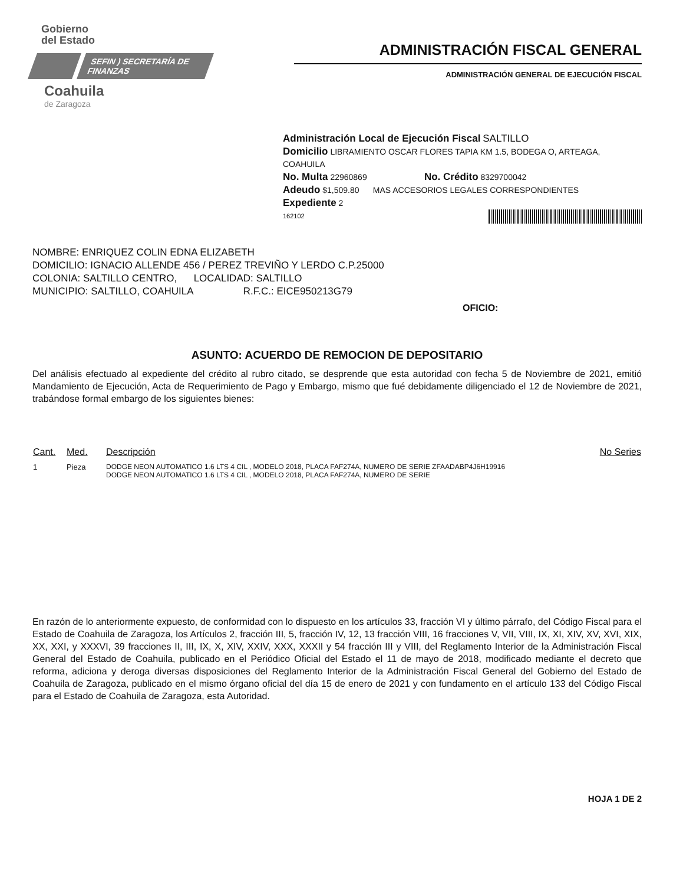Gobierno
del Estado
SEFIN ) SECRETARÍA DE FINANZAS
Coahuila
de Zaragoza
ADMINISTRACIÓN FISCAL GENERAL
ADMINISTRACIÓN GENERAL DE EJECUCIÓN FISCAL
Administración Local de Ejecución Fiscal SALTILLO
Domicilio LIBRAMIENTO OSCAR FLORES TAPIA KM 1.5, BODEGA O, ARTEAGA, COAHUILA
No. Multa 22960869 No. Crédito 8329700042
Adeudo $1,509.80 MAS ACCESORIOS LEGALES CORRESPONDIENTES
Expediente 2
162102
NOMBRE: ENRIQUEZ COLIN EDNA ELIZABETH
DOMICILIO: IGNACIO ALLENDE 456 / PEREZ TREVIÑO Y LERDO C.P.25000
COLONIA: SALTILLO CENTRO, LOCALIDAD: SALTILLO
MUNICIPIO: SALTILLO, COAHUILA R.F.C.: EICE950213G79
OFICIO:
ASUNTO: ACUERDO DE REMOCION DE DEPOSITARIO
Del análisis efectuado al expediente del crédito al rubro citado, se desprende que esta autoridad con fecha 5 de Noviembre de 2021, emitió Mandamiento de Ejecución, Acta de Requerimiento de Pago y Embargo, mismo que fué debidamente diligenciado el 12 de Noviembre de 2021, trabándose formal embargo de los siguientes bienes:
| Cant. | Med. | Descripción | No Series |
| --- | --- | --- | --- |
| 1 | Pieza | DODGE NEON AUTOMATICO 1.6 LTS 4 CIL , MODELO 2018, PLACA FAF274A, NUMERO DE SERIE ZFAADABP4J6H19916 DODGE NEON AUTOMATICO 1.6 LTS 4 CIL , MODELO 2018, PLACA FAF274A, NUMERO DE SERIE | |
En razón de lo anteriormente expuesto, de conformidad con lo dispuesto en los artículos 33, fracción VI y último párrafo, del Código Fiscal para el Estado de Coahuila de Zaragoza, los Artículos 2, fracción III, 5, fracción IV, 12, 13 fracción VIII, 16 fracciones V, VII, VIII, IX, XI, XIV, XV, XVI, XIX, XX, XXI, y XXXVI, 39 fracciones II, III, IX, X, XIV, XXIV, XXX, XXXII y 54 fracción III y VIII, del Reglamento Interior de la Administración Fiscal General del Estado de Coahuila, publicado en el Periódico Oficial del Estado el 11 de mayo de 2018, modificado mediante el decreto que reforma, adiciona y deroga diversas disposiciones del Reglamento Interior de la Administración Fiscal General del Gobierno del Estado de Coahuila de Zaragoza, publicado en el mismo órgano oficial del día 15 de enero de 2021 y con fundamento en el artículo 133 del Código Fiscal para el Estado de Coahuila de Zaragoza, esta Autoridad.
HOJA 1 DE 2